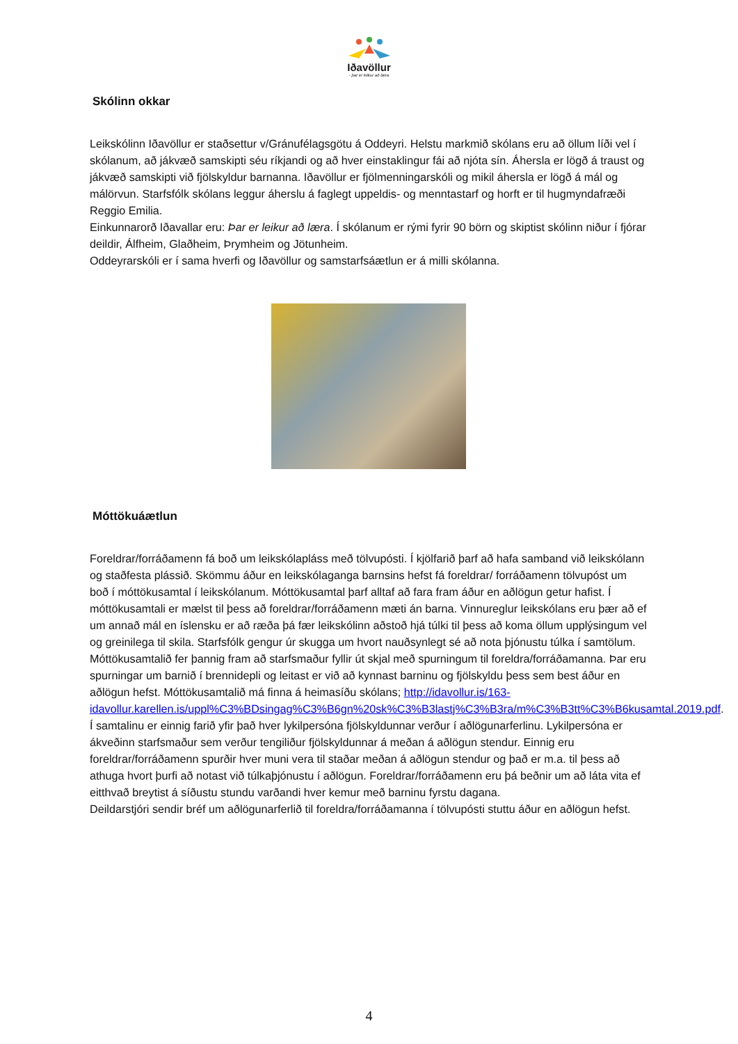Iðavöllur
- þar er leikur að læra
Skólinn okkar
Leikskólinn Iðavöllur er staðsettur v/Gránufélagsgötu á Oddeyri. Helstu markmið skólans eru að öllum líði vel í skólanum, að jákvæð samskipti séu ríkjandi og að hver einstaklingur fái að njóta sín. Áhersla er lögð á traust og jákvæð samskipti við fjölskyldur barnanna. Iðavöllur er fjölmenningarskóli og mikil áhersla er lögð á mál og málörvun. Starfsfólk skólans leggur áherslu á faglegt uppeldis- og menntastarf og horft er til hugmyndafræði Reggio Emilia.
Einkunnarorð Iðavallar eru: Þar er leikur að læra. Í skólanum er rými fyrir 90 börn og skiptist skólinn niður í fjórar deildir, Álfheim, Glaðheim, Þrymheim og Jötunheim.
Oddeyrarskóli er í sama hverfi og Iðavöllur og samstarfsáætlun er á milli skólanna.
Móttökuáætlun
Foreldrar/forráðamenn fá boð um leikskólapláss með tölvupósti. Í kjölfarið þarf að hafa samband við leikskólann og staðfesta plássið. Skömmu áður en leikskólaganga barnsins hefst fá foreldrar/ forráðamenn tölvupóst um boð í móttökusamtal í leikskólanum. Móttökusamtal þarf alltaf að fara fram áður en aðlögun getur hafist. Í móttökusamtali er mælst til þess að foreldrar/forráðamenn mæti án barna. Vinnureglur leikskólans eru þær að ef um annað mál en íslensku er að ræða þá fær leikskólinn aðstoð hjá túlki til þess að koma öllum upplýsingum vel og greinilega til skila. Starfsfólk gengur úr skugga um hvort nauðsynlegt sé að nota þjónustu túlka í samtölum. Móttökusamtalið fer þannig fram að starfsmaður fyllir út skjal með spurningum til foreldra/forráðamanna. Þar eru spurningar um barnið í brennidepli og leitast er við að kynnast barninu og fjölskyldu þess sem best áður en aðlögun hefst. Móttökusamtalið má finna á heimasíðu skólans; http://idavollur.is/163-idavollur.karellen.is/uppl%C3%BDsingag%C3%B6gn%20sk%C3%B3lastj%C3%B3ra/m%C3%B3tt%C3%B6kusamtal.2019.pdf. Í samtalinu er einnig farið yfir það hver lykilpersóna fjölskyldunnar verður í aðlögunarferlinu. Lykilpersóna er ákveðinn starfsmaður sem verður tengiliður fjölskyldunnar á meðan á aðlögun stendur. Einnig eru foreldrar/forráðamenn spurðir hver muni vera til staðar meðan á aðlögun stendur og það er m.a. til þess að athuga hvort þurfi að notast við túlkaþjónustu í aðlögun. Foreldrar/forráðamenn eru þá beðnir um að láta vita ef eitthvað breytist á síðustu stundu varðandi hver kemur með barninu fyrstu dagana.
Deildarstjóri sendir bréf um aðlögunarferlið til foreldra/forráðamanna í tölvupósti stuttu áður en aðlögun hefst.
4